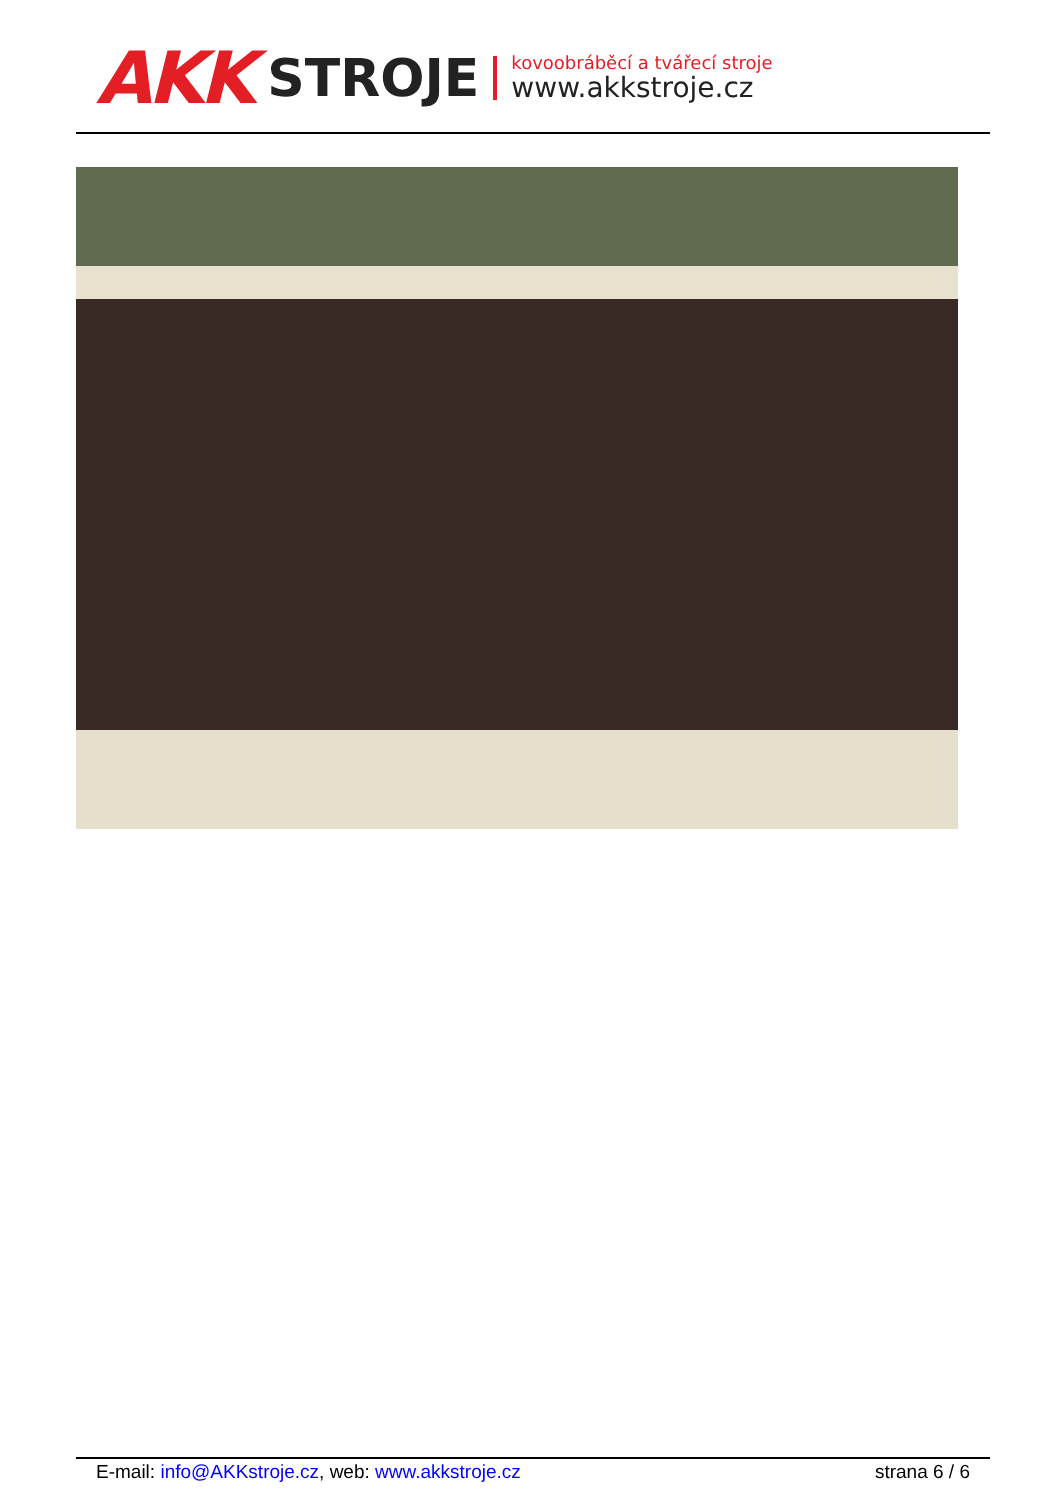AKK STROJE
kovoobráběcí a tvářecí stroje
www.akkstroje.cz
E-mail: info@AKKstroje.cz, web: www.akkstroje.cz strana 6 / 6